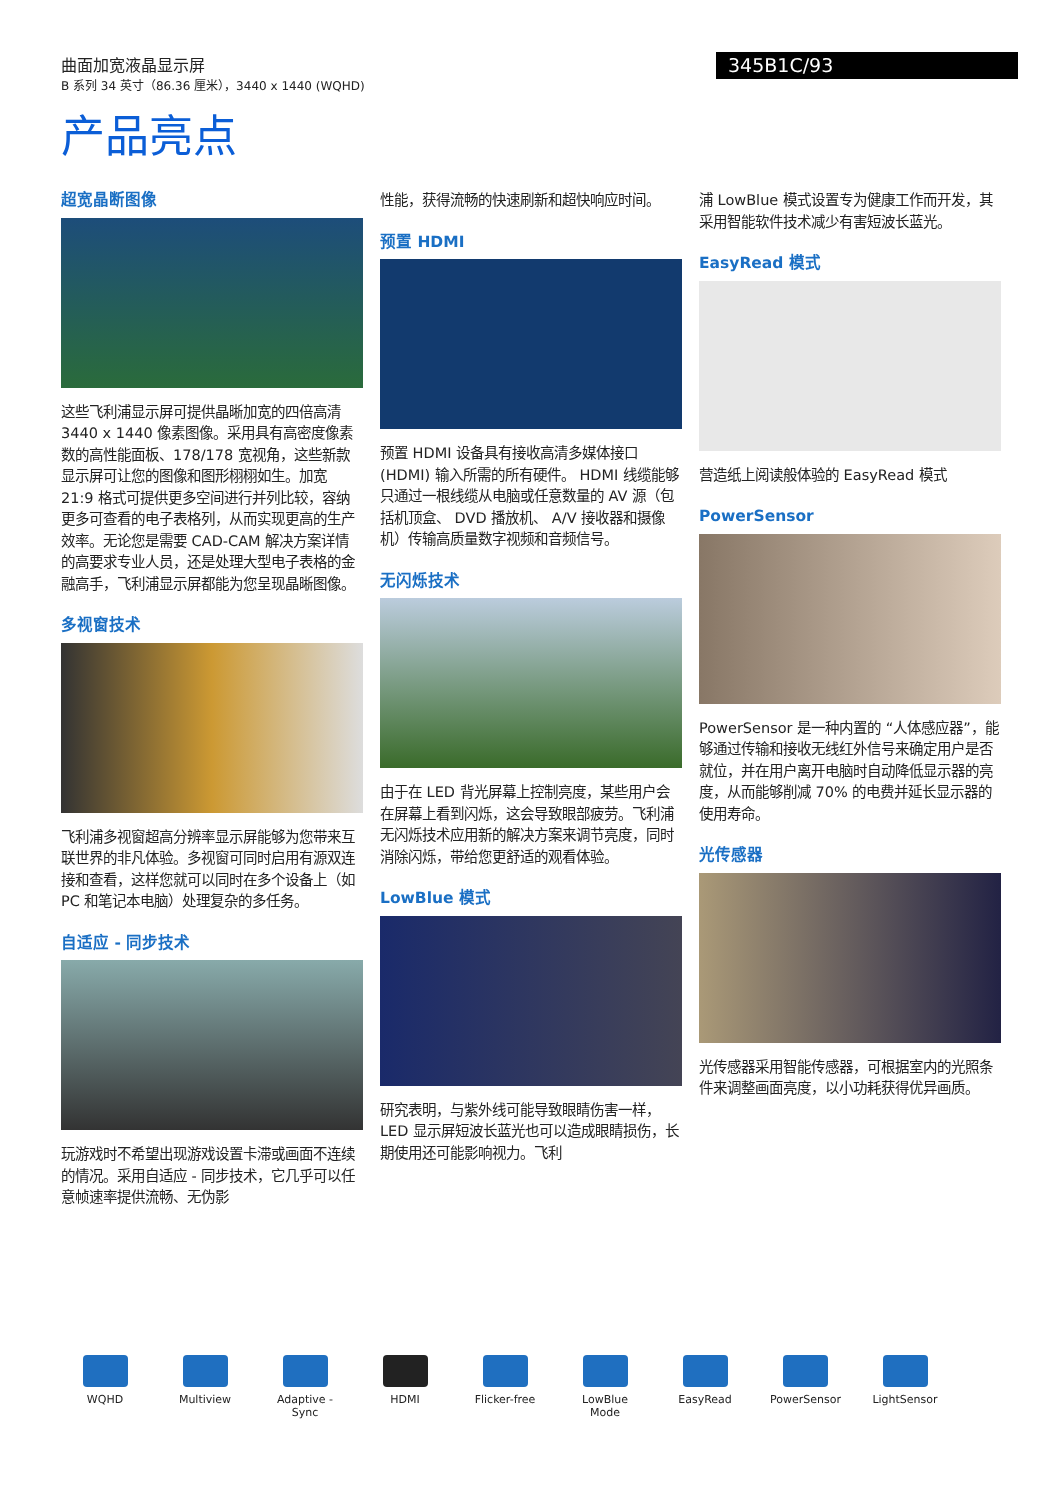曲面加宽液晶显示屏
B 系列 34 英寸（86.36 厘米），3440 x 1440 (WQHD)
345B1C/93
产品亮点
超宽晶断图像
这些飞利浦显示屏可提供晶晰加宽的四倍高清 3440 x 1440 像素图像。采用具有高密度像素数的高性能面板、178/178 宽视角，这些新款显示屏可让您的图像和图形栩栩如生。加宽 21:9 格式可提供更多空间进行并列比较，容纳更多可查看的电子表格列，从而实现更高的生产效率。无论您是需要 CAD-CAM 解决方案详情的高要求专业人员，还是处理大型电子表格的金融高手，飞利浦显示屏都能为您呈现晶晰图像。
多视窗技术
飞利浦多视窗超高分辨率显示屏能够为您带来互联世界的非凡体验。多视窗可同时启用有源双连接和查看，这样您就可以同时在多个设备上（如 PC 和笔记本电脑）处理复杂的多任务。
自适应 - 同步技术
玩游戏时不希望出现游戏设置卡滞或画面不连续的情况。采用自适应 - 同步技术，它几乎可以任意帧速率提供流畅、无伪影
性能，获得流畅的快速刷新和超快响应时间。
预置 HDMI
预置 HDMI 设备具有接收高清多媒体接口 (HDMI) 输入所需的所有硬件。 HDMI 线缆能够只通过一根线缆从电脑或任意数量的 AV 源（包括机顶盒、 DVD 播放机、 A/V 接收器和摄像机）传输高质量数字视频和音频信号。
无闪烁技术
由于在 LED 背光屏幕上控制亮度，某些用户会在屏幕上看到闪烁，这会导致眼部疲劳。飞利浦无闪烁技术应用新的解决方案来调节亮度，同时消除闪烁，带给您更舒适的观看体验。
LowBlue 模式
研究表明，与紫外线可能导致眼睛伤害一样， LED 显示屏短波长蓝光也可以造成眼睛损伤，长期使用还可能影响视力。飞利
浦 LowBlue 模式设置专为健康工作而开发，其采用智能软件技术减少有害短波长蓝光。
EasyRead 模式
营造纸上阅读般体验的 EasyRead 模式
PowerSensor
PowerSensor 是一种内置的 “人体感应器”，能够通过传输和接收无线红外信号来确定用户是否就位，并在用户离开电脑时自动降低显示器的亮度，从而能够削减 70% 的电费并延长显示器的使用寿命。
光传感器
光传感器采用智能传感器，可根据室内的光照条件来调整画面亮度，以小功耗获得优异画质。
WQHD Multiview Adaptive -Sync
HDMI Flicker-free
LowBlue Mode
EasyRead PowerSensor
LightSensor